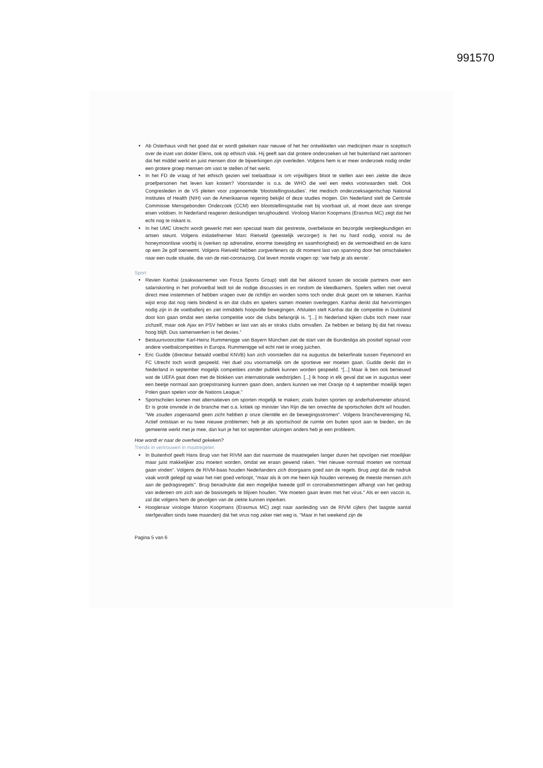991570
Ab Osterhaus vindt het goed dat er wordt gekeken naar nieuwe of het her ontwikkelen van medicijnen maar is sceptisch over de inzet van dokter Elens, ook op ethisch vlak. Hij geeft aan dat grotere onderzoeken uit het buitenland niet aantonen dat het middel werkt en juist mensen door de bijwerkingen zijn overleden. Volgens hem is er meer onderzoek nodig onder een grotere groep mensen om vast te stellen of het werkt.
In het FD de vraag of het ethisch gezien wel toelaatbaar is om vrijwilligers bloot te stellen aan een ziekte die deze proefpersonen het leven kan kosten? Voorstander is o.a. de WHO die wel een reeks voorwaarden stelt. Ook Congresleden in de VS pleiten voor zogenoemde ‘blootstellingsstudies’. Het medisch onderzoeksagentschap National Institutes of Health (NIH) van de Amerikaanse regering bekijkt of deze studies mogen. Din Nederland stelt de Centrale Commissie Mensgebonden Onderzoek (CCM) een blootstellinsgstudie niet bij voorbaat uit, al moet deze aan strenge eisen voldoen. In Nederland reageren deskundigen terughoudend. Viroloog Marion Koopmans (Erasmus MC) zegt dat het echt nog te riskant is.
In het UMC Utrecht wordt gewerkt met een speciaal team dat gestreste, overbelaste en bezorgde verpleegkundigen en artsen steunt. Volgens initiatiefnemer Marc Rietveld (geestelijk verzorger) is het nu hard nodig, vooral nu de honeymoonfase voorbij is (werken op adrenaline, enorme toewijding en saamhorigheid) en de vermoeidheid en de kans op een 2e golf toeneemt. Volgens Rietveld hebben zorgverleners op dit moment last van spanning door het omschakelen naar een oude situatie, die van de niet-coronazorg. Dat levert morele vragen op: ‘wie help je als eerste’.
Sport
Revien Kanhai (zaakwaarnemer van Forza Sports Group) stelt dat het akkoord tussen de sociale partners over een salariskorting in het profvoetbal leidt tot de nodige discussies in en rondom de kleedkamers. Spelers willen niet overal direct mee instemmen of hebben vragen over de richtlijn en worden soms toch onder druk gezet om te tekenen. Kanhai wijst erop dat nog niets bindend is en dat clubs en spelers samen moeten overleggen. Kanhai denkt dat hervormingen nodig zijn in de voetballerij en ziet inmiddels hoopvolle bewegingen. Afsluiten stelt Kanhai dat de competitie in Duitsland door kon gaan omdat een sterke competitie voor die clubs belangrijk is. “[...] In Nederland kijken clubs toch meer naar zichzelf, maar ook Ajax en PSV hebben er last van als er straks clubs omvallen. Ze hebben er belang bij dat het niveau hoog blijft. Dus samenwerken is het devies.”
Bestuursvoorzitter Karl-Heinz Rummenigge van Bayern München ziet de start van de Bundesliga als positief signaal voor andere voetbalcompetities in Europa. Rummenigge wil echt niet te vroeg juichen.
Eric Gudde (directeur betaald voetbal KNVB) kan zich voorstellen dat na augustus de bekerfinale tussen Feyenoord en FC Utrecht toch wordt gespeeld. Het duel zou voornamelijk om de sportieve eer moeten gaan. Gudde denkt dat in Nederland in september mogelijk competities zonder publiek kunnen worden gespeeld. “[...] Maar ik ben ook benieuwd wat de UEFA gaat doen met de blokken van internationale wedstrijden. [...] Ik hoop in elk geval dat we in augustus weer een beetje normaal aan groepstraining kunnen gaan doen, anders kunnen we met Oranje op 4 september moeilijk tegen Polen gaan spelen voor de Nations League.”
Sportscholen komen met alternatieven om sporten mogelijk te maken; zoals buiten sporten op anderhalvemeter afstand. Er is grote onvrede in de branche met o.a. kritiek op minister Van Rijn die ten onrechte de sportscholen dicht wil houden. “We zouden zogenaamd geen zicht hebben p onze clientèle en de bewegingsstromen”. Volgens branchevereniging NL Actief ontstaan er nu twee nieuwe problemen; heb je als sportschool de ruimte om buiten sport aan te bieden, en de gemeente werkt met je mee, dan kun je het tot september uitzingen anders heb je een probleem.
Hoe wordt er naar de overheid gekeken?
Trends in vertrouwen in maatregelen
In Buitenhof geeft Hans Brug van het RIVM aan dat naarmate de maatregelen langer duren het opvolgen niet moeilijker maar juist makkelijker zou moeten worden, omdat we eraan gewend raken. “Het nieuwe normaal moeten we normaal gaan vinden”. Volgens de RIVM-baas houden Nederlanders zich doorgaans goed aan de regels. Brug zegt dat de nadruk vaak wordt gelegd op waar het niet goed verloopt, "maar als ik om me heen kijk houden verreweg de meeste mensen zich aan de gedragsregels". Brug benadrukte dat een mogelijke tweede golf in coronabesmettingen afhangt van het gedrag van iedereen om zich aan de basisregels te blijven houden. "We moeten gaan leven met het virus." Als er een vaccin is, zal dat volgens hem de gevolgen van de ziekte kunnen inperken.
Hoogleraar virologie Marion Koopmans (Erasmus MC) zegt naar aanleiding van de RIVM cijfers (het laagste aantal sterfgevallen sinds twee maanden) dat het virus nog zeker niet weg is. "Maar in het weekend zijn de
Pagina 5 van 6